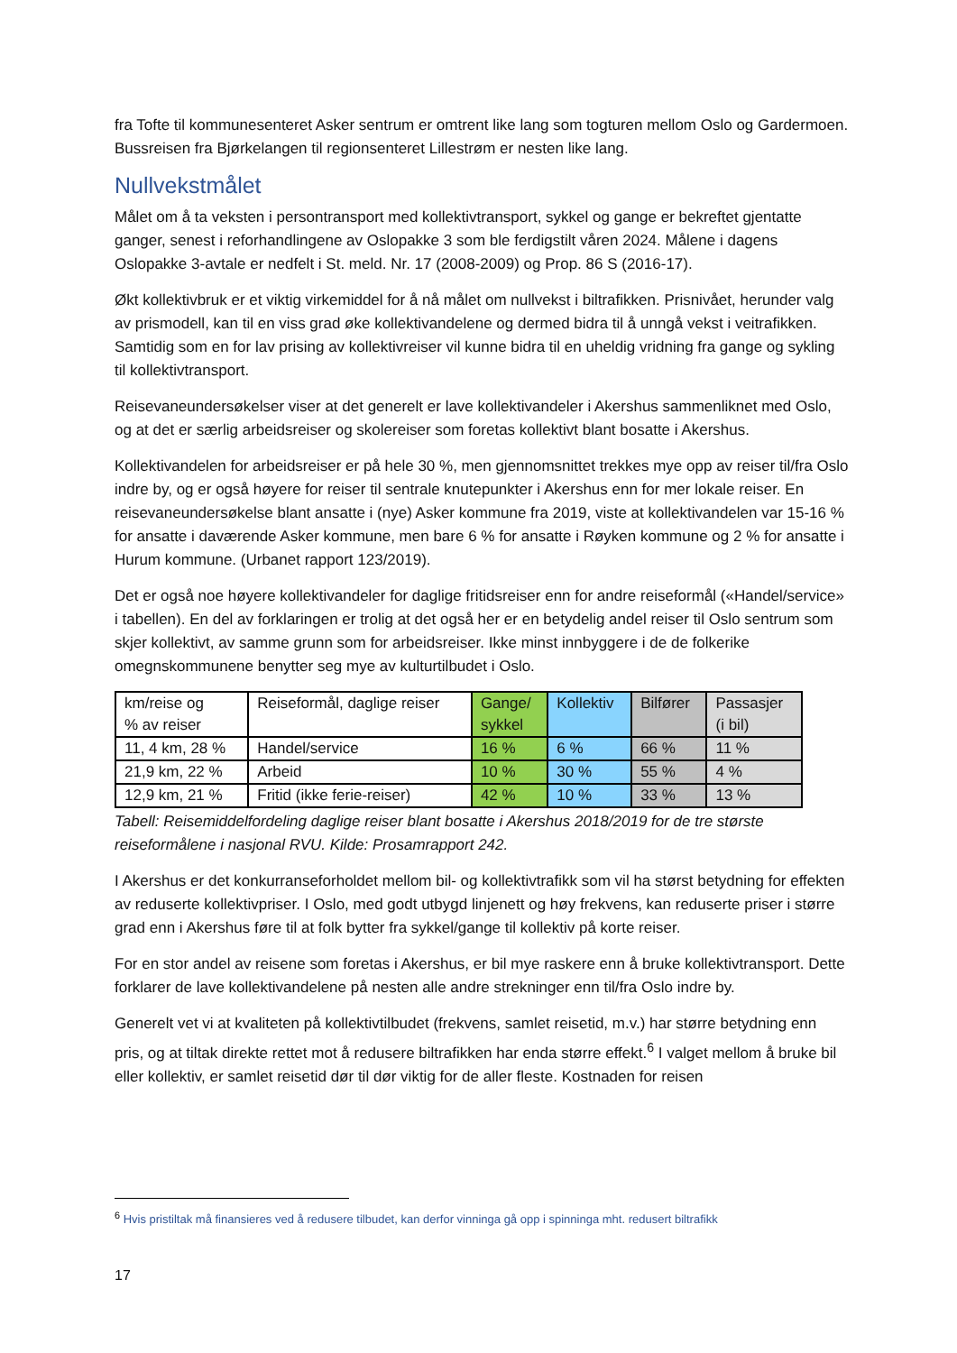fra Tofte til kommunesenteret Asker sentrum er omtrent like lang som togturen mellom Oslo og Gardermoen. Bussreisen fra Bjørkelangen til regionsenteret Lillestrøm er nesten like lang.
Nullvekstmålet
Målet om å ta veksten i persontransport med kollektivtransport, sykkel og gange er bekreftet gjentatte ganger, senest i reforhandlingene av Oslopakke 3 som ble ferdigstilt våren 2024. Målene i dagens Oslopakke 3-avtale er nedfelt i St. meld. Nr. 17 (2008-2009) og Prop. 86 S (2016-17).
Økt kollektivbruk er et viktig virkemiddel for å nå målet om nullvekst i biltrafikken. Prisnivået, herunder valg av prismodell, kan til en viss grad øke kollektivandelene og dermed bidra til å unngå vekst i veitrafikken. Samtidig som en for lav prising av kollektivreiser vil kunne bidra til en uheldig vridning fra gange og sykling til kollektivtransport.
Reisevaneundersøkelser viser at det generelt er lave kollektivandeler i Akershus sammenliknet med Oslo, og at det er særlig arbeidsreiser og skolereiser som foretas kollektivt blant bosatte i Akershus.
Kollektivandelen for arbeidsreiser er på hele 30 %, men gjennomsnittet trekkes mye opp av reiser til/fra Oslo indre by, og er også høyere for reiser til sentrale knutepunkter i Akershus enn for mer lokale reiser. En reisevaneundersøkelse blant ansatte i (nye) Asker kommune fra 2019, viste at kollektivandelen var 15-16 % for ansatte i daværende Asker kommune, men bare 6 % for ansatte i Røyken kommune og 2 % for ansatte i Hurum kommune. (Urbanet rapport 123/2019).
Det er også noe høyere kollektivandeler for daglige fritidsreiser enn for andre reiseformål («Handel/service» i tabellen). En del av forklaringen er trolig at det også her er en betydelig andel reiser til Oslo sentrum som skjer kollektivt, av samme grunn som for arbeidsreiser. Ikke minst innbyggere i de de folkerike omegnskommunene benytter seg mye av kulturtilbudet i Oslo.
| km/reise og % av reiser | Reiseformål, daglige reiser | Gange/ sykkel | Kollektiv | Bilfører | Passasjer (i bil) |
| 11, 4 km, 28 % | Handel/service | 16 % | 6 % | 66 % | 11 % |
| 21,9 km, 22 % | Arbeid | 10 % | 30 % | 55 % | 4 % |
| 12,9 km, 21 % | Fritid (ikke ferie-reiser) | 42 % | 10 % | 33 % | 13 % |
Tabell: Reisemiddelfordeling daglige reiser blant bosatte i Akershus 2018/2019 for de tre største reiseformålene i nasjonal RVU. Kilde: Prosamrapport 242.
I Akershus er det konkurranseforholdet mellom bil- og kollektivtrafikk som vil ha størst betydning for effekten av reduserte kollektivpriser. I Oslo, med godt utbygd linjenett og høy frekvens, kan reduserte priser i større grad enn i Akershus føre til at folk bytter fra sykkel/gange til kollektiv på korte reiser.
For en stor andel av reisene som foretas i Akershus, er bil mye raskere enn å bruke kollektivtransport. Dette forklarer de lave kollektivandelene på nesten alle andre strekninger enn til/fra Oslo indre by.
Generelt vet vi at kvaliteten på kollektivtilbudet (frekvens, samlet reisetid, m.v.) har større betydning enn pris, og at tiltak direkte rettet mot å redusere biltrafikken har enda større effekt.<sup>6</sup> I valget mellom å bruke bil eller kollektiv, er samlet reisetid dør til dør viktig for de aller fleste. Kostnaden for reisen
<sup>6</sup> Hvis pristiltak må finansieres ved å redusere tilbudet, kan derfor vinninga gå opp i spinninga mht. redusert biltrafikk
17